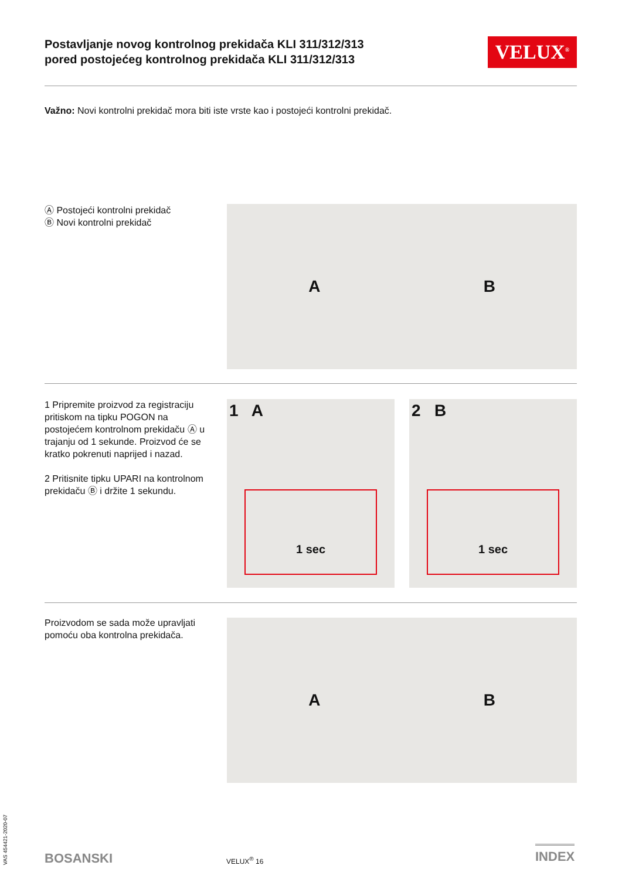Postavljanje novog kontrolnog prekidača KLI 311/312/313
pored postojećeg kontrolnog prekidača KLI 311/312/313
VELUX<sup>®</sup>
Važno: Novi kontrolni prekidač mora biti iste vrste kao i postojeći kontrolni prekidač.
Ⓐ Postojeći kontrolni prekidač
Ⓑ Novi kontrolni prekidač
A B
1 Pripremite proizvod za registraciju pritiskom na tipku POGON na postojećem kontrolnom prekidaču Ⓐ u trajanju od 1 sekunde. Proizvod će se kratko pokrenuti naprijed i nazad.
2 Pritisnite tipku UPARI na kontrolnom prekidaču Ⓑ i držite 1 sekundu.
1 A
1 sec
2 B
1 sec
Proizvodom se sada može upravljati pomoću oba kontrolna prekidača.
A B
VAS 454421-2020-07
BOSANSKI VELUX<sup>®</sup> 16
INDEX